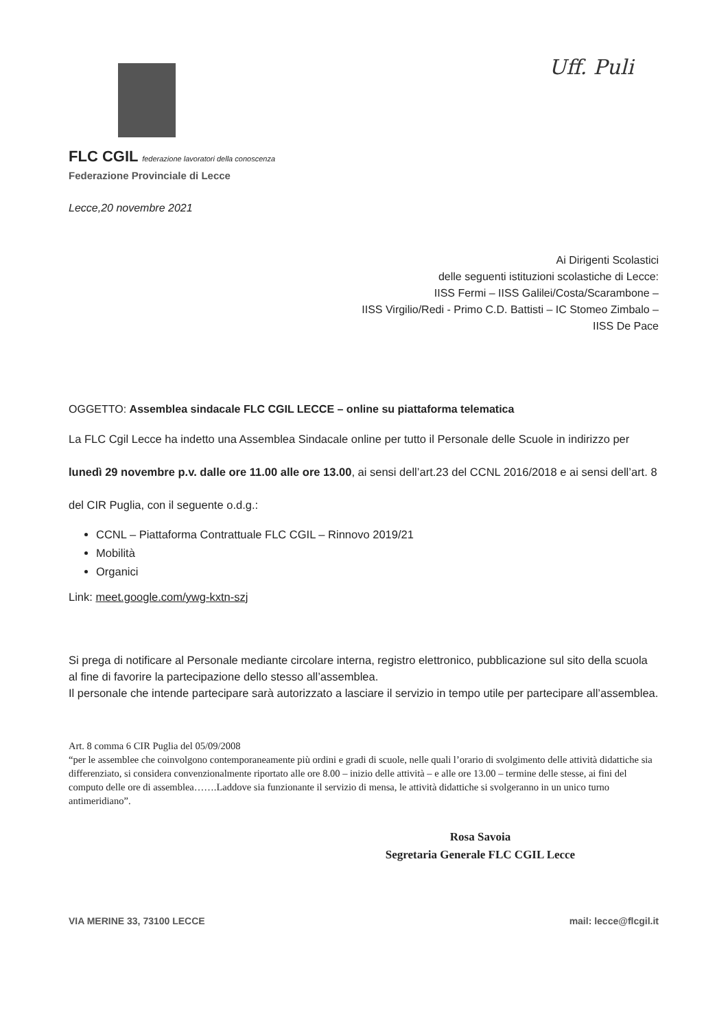Uff. Puli
FLC CGIL federazione lavoratori della conoscenza
Federazione Provinciale di Lecce
Lecce,20 novembre 2021
Ai Dirigenti Scolastici
delle seguenti istituzioni scolastiche di Lecce:
IISS Fermi – IISS Galilei/Costa/Scarambone –
IISS Virgilio/Redi - Primo C.D. Battisti – IC Stomeo Zimbalo –
IISS De Pace
OGGETTO: Assemblea sindacale FLC CGIL LECCE – online su piattaforma telematica
La FLC Cgil Lecce ha indetto una Assemblea Sindacale online per tutto il Personale delle Scuole in indirizzo per lunedì 29 novembre p.v. dalle ore 11.00 alle ore 13.00, ai sensi dell’art.23 del CCNL 2016/2018 e ai sensi dell’art. 8 del CIR Puglia, con il seguente o.d.g.:
CCNL – Piattaforma Contrattuale FLC CGIL – Rinnovo 2019/21
Mobilità
Organici
Link: meet.google.com/ywg-kxtn-szj
Si prega di notificare al Personale mediante circolare interna, registro elettronico, pubblicazione sul sito della scuola al fine di favorire la partecipazione dello stesso all’assemblea.
Il personale che intende partecipare sarà autorizzato a lasciare il servizio in tempo utile per partecipare all’assemblea.
Art. 8 comma 6 CIR Puglia del 05/09/2008
“per le assemblee che coinvolgono contemporaneamente più ordini e gradi di scuole, nelle quali l’orario di svolgimento delle attività didattiche sia differenziato, si considera convenzionalmente riportato alle ore 8.00 – inizio delle attività – e alle ore 13.00 – termine delle stesse, ai fini del computo delle ore di assemblea…….Laddove sia funzionante il servizio di mensa, le attività didattiche si svolgeranno in un unico turno antimeridiano”.
Rosa Savoia
Segretaria Generale FLC CGIL Lecce
VIA MERINE 33, 73100 LECCE mail: lecce@flcgil.it